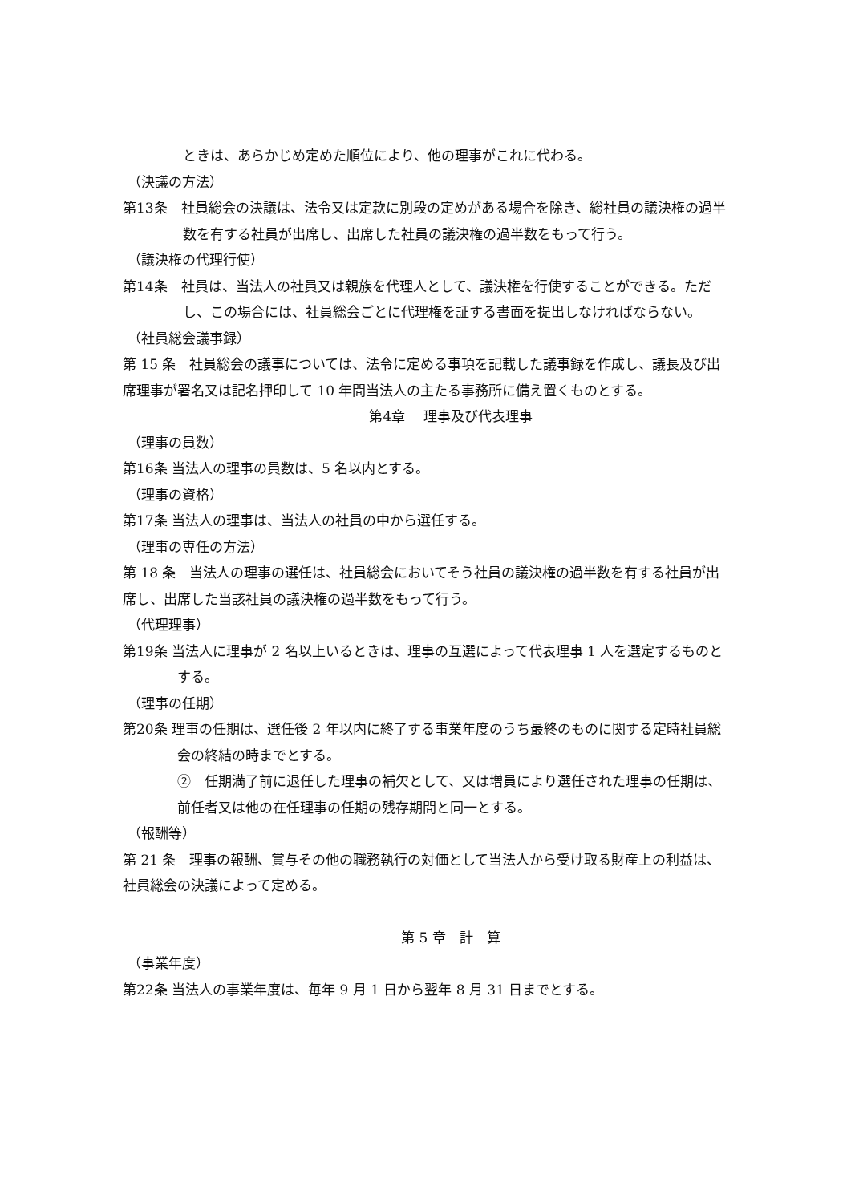ときは、あらかじめ定めた順位により、他の理事がこれに代わる。
（決議の方法）
第13条　社員総会の決議は、法令又は定款に別段の定めがある場合を除き、総社員の議決権の過半数を有する社員が出席し、出席した社員の議決権の過半数をもって行う。
（議決権の代理行使）
第14条　社員は、当法人の社員又は親族を代理人として、議決権を行使することができる。ただし、この場合には、社員総会ごとに代理権を証する書面を提出しなければならない。
（社員総会議事録）
第 15 条　社員総会の議事については、法令に定める事項を記載した議事録を作成し、議長及び出席理事が署名又は記名押印して 10 年間当法人の主たる事務所に備え置くものとする。
第4章　 理事及び代表理事
（理事の員数）
第16条 当法人の理事の員数は、5 名以内とする。
（理事の資格）
第17条 当法人の理事は、当法人の社員の中から選任する。
（理事の専任の方法）
第 18 条　当法人の理事の選任は、社員総会においてそう社員の議決権の過半数を有する社員が出席し、出席した当該社員の議決権の過半数をもって行う。
（代理理事）
第19条 当法人に理事が 2 名以上いるときは、理事の互選によって代表理事 1 人を選定するものとする。
（理事の任期）
第20条 理事の任期は、選任後 2 年以内に終了する事業年度のうち最終のものに関する定時社員総会の終結の時までとする。
②　任期満了前に退任した理事の補欠として、又は増員により選任された理事の任期は、前任者又は他の在任理事の任期の残存期間と同一とする。
（報酬等）
第 21 条　理事の報酬、賞与その他の職務執行の対価として当法人から受け取る財産上の利益は、社員総会の決議によって定める。
第 5 章　計　算
（事業年度）
第22条 当法人の事業年度は、毎年 9 月 1 日から翌年 8 月 31 日までとする。